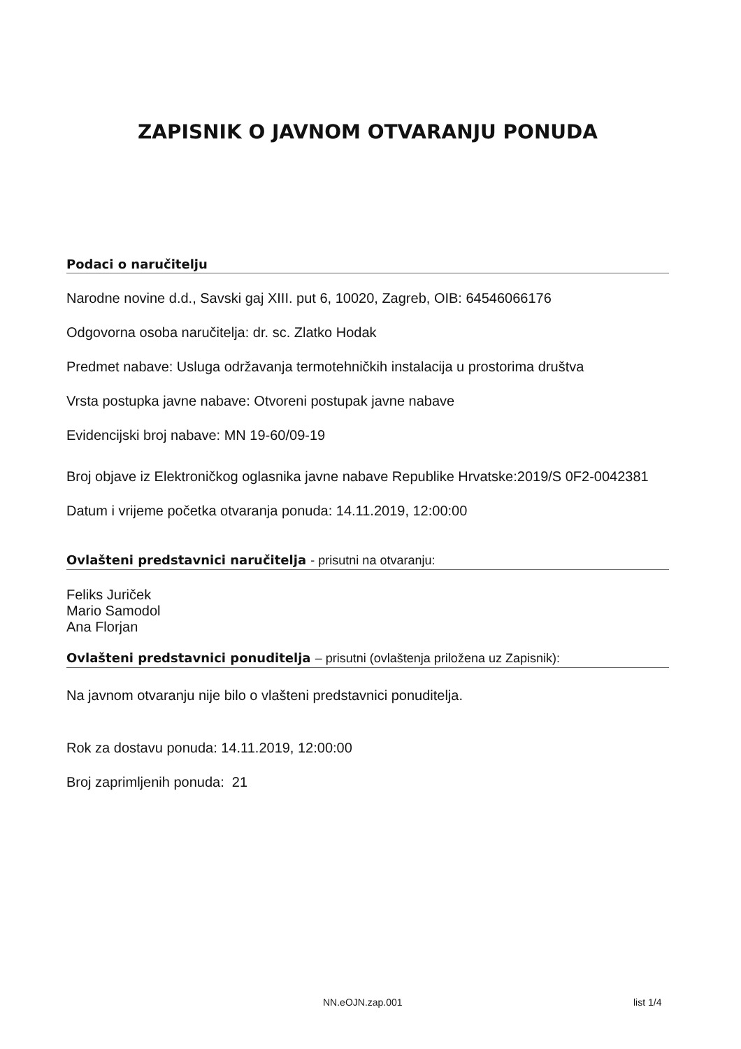ZAPISNIK O JAVNOM OTVARANJU PONUDA
Podaci o naručitelju
Narodne novine d.d., Savski gaj XIII. put 6, 10020, Zagreb, OIB: 64546066176
Odgovorna osoba naručitelja: dr. sc. Zlatko Hodak
Predmet nabave: Usluga održavanja termotehničkih instalacija u prostorima društva
Vrsta postupka javne nabave: Otvoreni postupak javne nabave
Evidencijski broj nabave: MN 19-60/09-19
Broj objave iz Elektroničkog oglasnika javne nabave Republike Hrvatske:2019/S 0F2-0042381
Datum i vrijeme početka otvaranja ponuda: 14.11.2019, 12:00:00
Ovlašteni predstavnici naručitelja - prisutni na otvaranju:
Feliks Juriček
Mario Samodol
Ana Florjan
Ovlašteni predstavnici ponuditelja – prisutni (ovlaštenja priložena uz Zapisnik):
Na javnom otvaranju nije bilo o vlašteni predstavnici ponuditelja.
Rok za dostavu ponuda: 14.11.2019, 12:00:00
Broj zaprimljenih ponuda: 21
NN.eOJN.zap.001 list 1/4